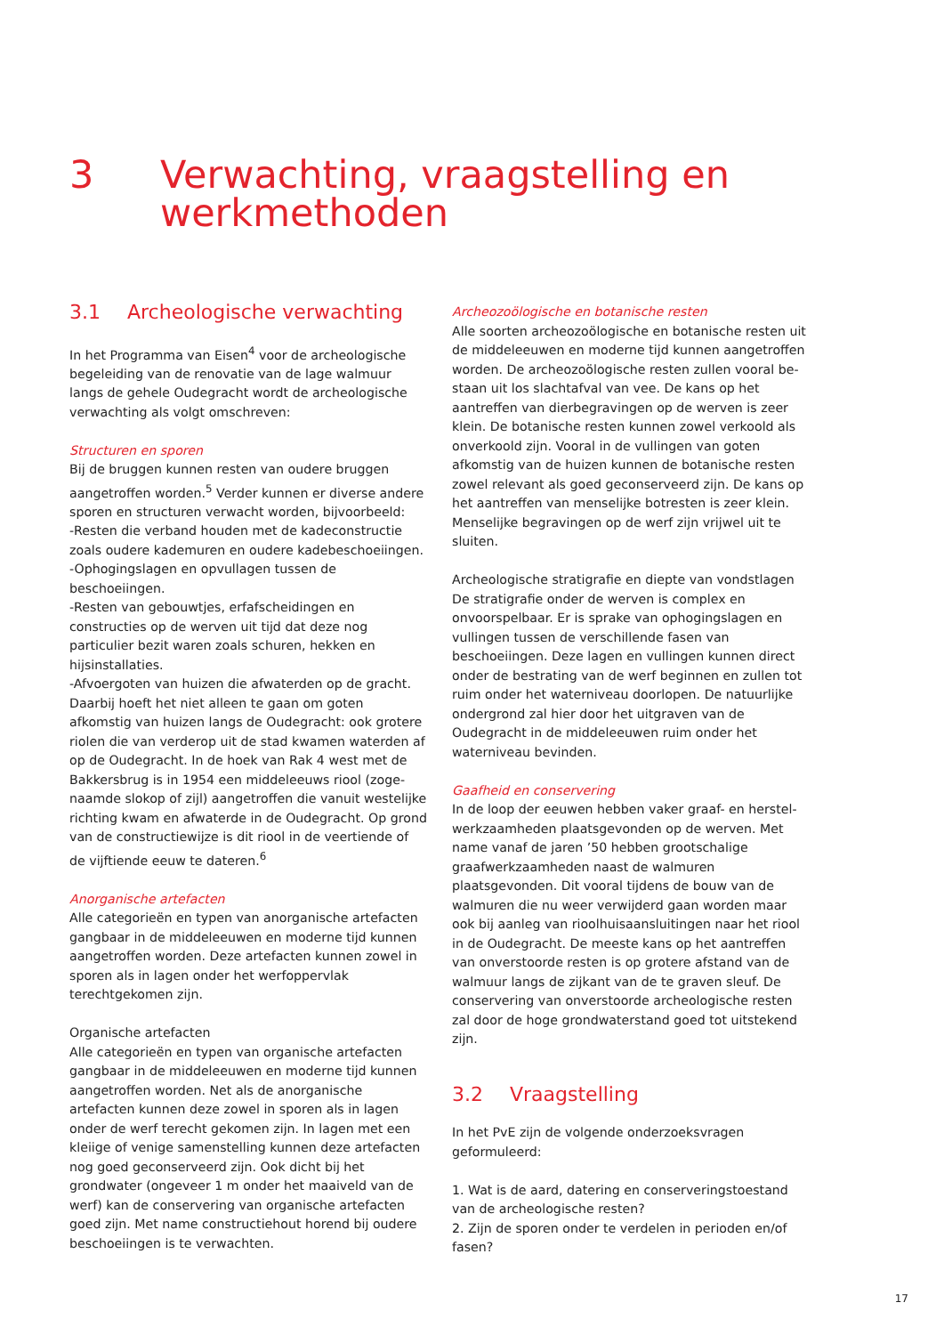3 Verwachting, vraagstelling en
werkmethoden
3.1 Archeologische verwachting
In het Programma van Eisen<sup>4</sup> voor de archeologische be­geleiding van de renovatie van de lage walmuur langs de gehele Oudegracht wordt de archeologische verwachting als volgt omschreven:
Structuren en sporen
Bij de bruggen kunnen resten van oudere bruggen aange­troffen worden.<sup>5</sup> Verder kunnen er diverse andere sporen en structuren verwacht worden, bijvoorbeeld:
-Resten die verband houden met de kadeconstructie zoals oudere kademuren en oudere kadebeschoeiingen.
-Ophogingslagen en opvullagen tussen de beschoeiingen.
-Resten van gebouwtjes, erfafscheidingen en constructies op de werven uit tijd dat deze nog particulier bezit waren zoals schuren, hekken en hijsinstallaties.
-Afvoergoten van huizen die afwaterden op de gracht. Daarbij hoeft het niet alleen te gaan om goten afkomstig van huizen langs de Oudegracht: ook grotere riolen die van verderop uit de stad kwamen waterden af op de Oudegracht. In de hoek van Rak 4 west met de Bakkersbrug is in 1954 een middeleeuws riool (zoge­naamde slokop of zijl) aangetroffen die vanuit westelijke richting kwam en afwaterde in de Oudegracht. Op grond van de constructiewijze is dit riool in de veertiende of de vijftiende eeuw te dateren.<sup>6</sup>
Anorganische artefacten
Alle categorieën en typen van anorganische artefacten gangbaar in de middeleeuwen en moderne tijd kunnen aangetroffen worden. Deze artefacten kunnen zowel in sporen als in lagen onder het werfoppervlak terechtgeko­men zijn.
Organische artefacten
Alle categorieën en typen van organische artefacten gangbaar in de middeleeuwen en moderne tijd kunnen aangetroffen worden. Net als de anorganische artefacten kunnen deze zowel in sporen als in lagen onder de werf terecht gekomen zijn. In lagen met een kleiige of venige samenstelling kunnen deze artefacten nog goed gecon­serveerd zijn. Ook dicht bij het grondwater (ongeveer 1 m onder het maaiveld van de werf) kan de conservering van organische artefacten goed zijn. Met name constructie­hout horend bij oudere beschoeiingen is te verwachten.
Archeozoölogische en botanische resten
Alle soorten archeozoölogische en botanische resten uit de middeleeuwen en moderne tijd kunnen aangetroffen worden. De archeozoölogische resten zullen vooral be­staan uit los slachtafval van vee. De kans op het aantref­fen van dierbegravingen op de werven is zeer klein. De botanische resten kunnen zowel verkoold als onverkoold zijn. Vooral in de vullingen van goten afkomstig van de huizen kunnen de botanische resten zowel relevant als goed geconserveerd zijn. De kans op het aantreffen van menselijke botresten is zeer klein. Menselijke begravingen op de werf zijn vrijwel uit te sluiten.
Archeologische stratigrafie en diepte van vondstlagen
De stratigrafie onder de werven is complex en onvoorspel­baar. Er is sprake van ophogingslagen en vullingen tussen de verschillende fasen van beschoeiingen. Deze lagen en vullingen kunnen direct onder de bestrating van de werf beginnen en zullen tot ruim onder het waterniveau doorlopen. De natuurlijke ondergrond zal hier door het uitgraven van de Oudegracht in de middeleeuwen ruim onder het waterniveau bevinden.
Gaafheid en conservering
In de loop der eeuwen hebben vaker graaf- en herstel­werkzaamheden plaatsgevonden op de werven. Met name vanaf de jaren ’50 hebben grootschalige graafwerkzaam­heden naast de walmuren plaatsgevonden. Dit vooral tijdens de bouw van de walmuren die nu weer verwijderd gaan worden maar ook bij aanleg van rioolhuisaanslui­tingen naar het riool in de Oudegracht. De meeste kans op het aantreffen van onverstoorde resten is op grotere afstand van de walmuur langs de zijkant van de te graven sleuf. De conservering van onverstoorde archeologische resten zal door de hoge grondwaterstand goed tot uitstekend zijn.
3.2 Vraagstelling
In het PvE zijn de volgende onderzoeksvragen geformuleerd:
1. Wat is de aard, datering en conserveringstoestand van de archeologische resten?
2. Zijn de sporen onder te verdelen in perioden en/of fasen?
17